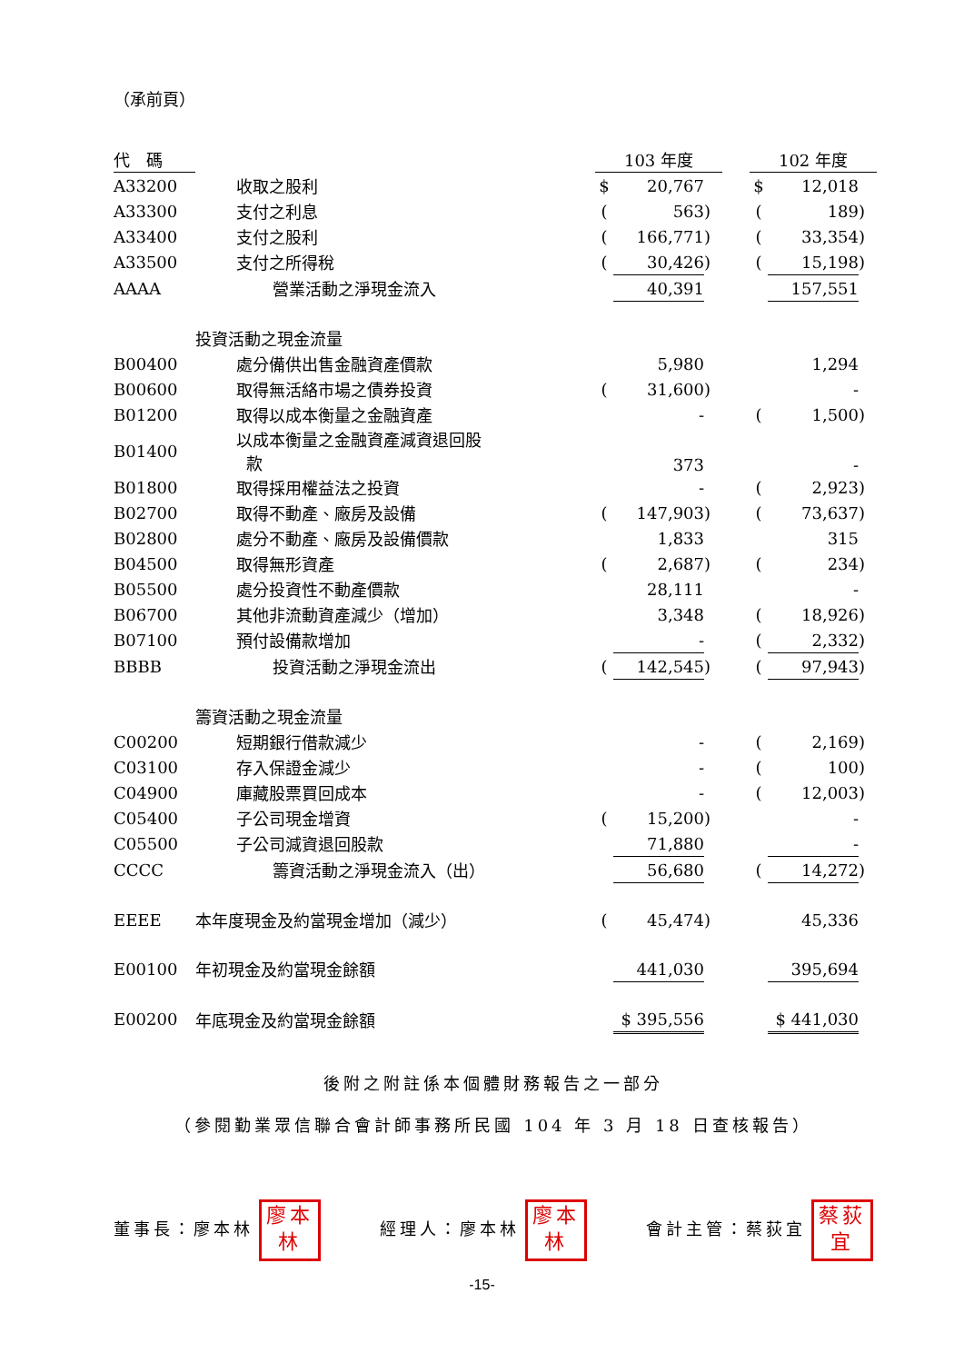（承前頁）
| 代 碼 | | | 103 年度 | | | | 102 年度 | |
| --- | --- | --- | --- | --- | --- | --- | --- | --- |
| A33200 | 收取之股利 | $ | 20,767 | | | $ | 12,018 | |
| A33300 | 支付之利息 | ( | 563 | ) | | ( | 189 | ) |
| A33400 | 支付之股利 | ( | 166,771 | ) | | ( | 33,354 | ) |
| A33500 | 支付之所得稅 | ( | 30,426 | ) | | ( | 15,198 | ) |
| AAAA | 營業活動之淨現金流入 | | 40,391 | | | | 157,551 | |
| | 投資活動之現金流量 | | | | | | | |
| B00400 | 處分備供出售金融資產價款 | | 5,980 | | | | 1,294 | |
| B00600 | 取得無活絡市場之債券投資 | ( | 31,600 | ) | | | - | |
| B01200 | 取得以成本衡量之金融資產 | | - | | | ( | 1,500 | ) |
| B01400 | 以成本衡量之金融資產減資退回股 款 | | 373 | | | | - | |
| B01800 | 取得採用權益法之投資 | | - | | | ( | 2,923 | ) |
| B02700 | 取得不動產、廠房及設備 | ( | 147,903 | ) | | ( | 73,637 | ) |
| B02800 | 處分不動產、廠房及設備價款 | | 1,833 | | | | 315 | |
| B04500 | 取得無形資產 | ( | 2,687 | ) | | ( | 234 | ) |
| B05500 | 處分投資性不動產價款 | | 28,111 | | | | - | |
| B06700 | 其他非流動資產減少（增加） | | 3,348 | | | ( | 18,926 | ) |
| B07100 | 預付設備款增加 | | - | | | ( | 2,332 | ) |
| BBBB | 投資活動之淨現金流出 | ( | 142,545 | ) | | ( | 97,943 | ) |
| | 籌資活動之現金流量 | | | | | | | |
| C00200 | 短期銀行借款減少 | | - | | | ( | 2,169 | ) |
| C03100 | 存入保證金減少 | | - | | | ( | 100 | ) |
| C04900 | 庫藏股票買回成本 | | - | | | ( | 12,003 | ) |
| C05400 | 子公司現金增資 | ( | 15,200 | ) | | | - | |
| C05500 | 子公司減資退回股款 | | 71,880 | | | | - | |
| CCCC | 籌資活動之淨現金流入（出） | | 56,680 | | | ( | 14,272 | ) |
| EEEE | 本年度現金及約當現金增加（減少） | ( | 45,474 | ) | | | 45,336 | |
| E00100 | 年初現金及約當現金餘額 | | 441,030 | | | | 395,694 | |
| E00200 | 年底現金及約當現金餘額 | | $ 395,556 | | | | $ 441,030 | |
後附之附註係本個體財務報告之一部分
（參閱勤業眾信聯合會計師事務所民國 104 年 3 月 18 日查核報告）
董事長：廖本林 廖本林
經理人：廖本林 廖本林
會計主管：蔡荻宜 蔡荻宜
-15-